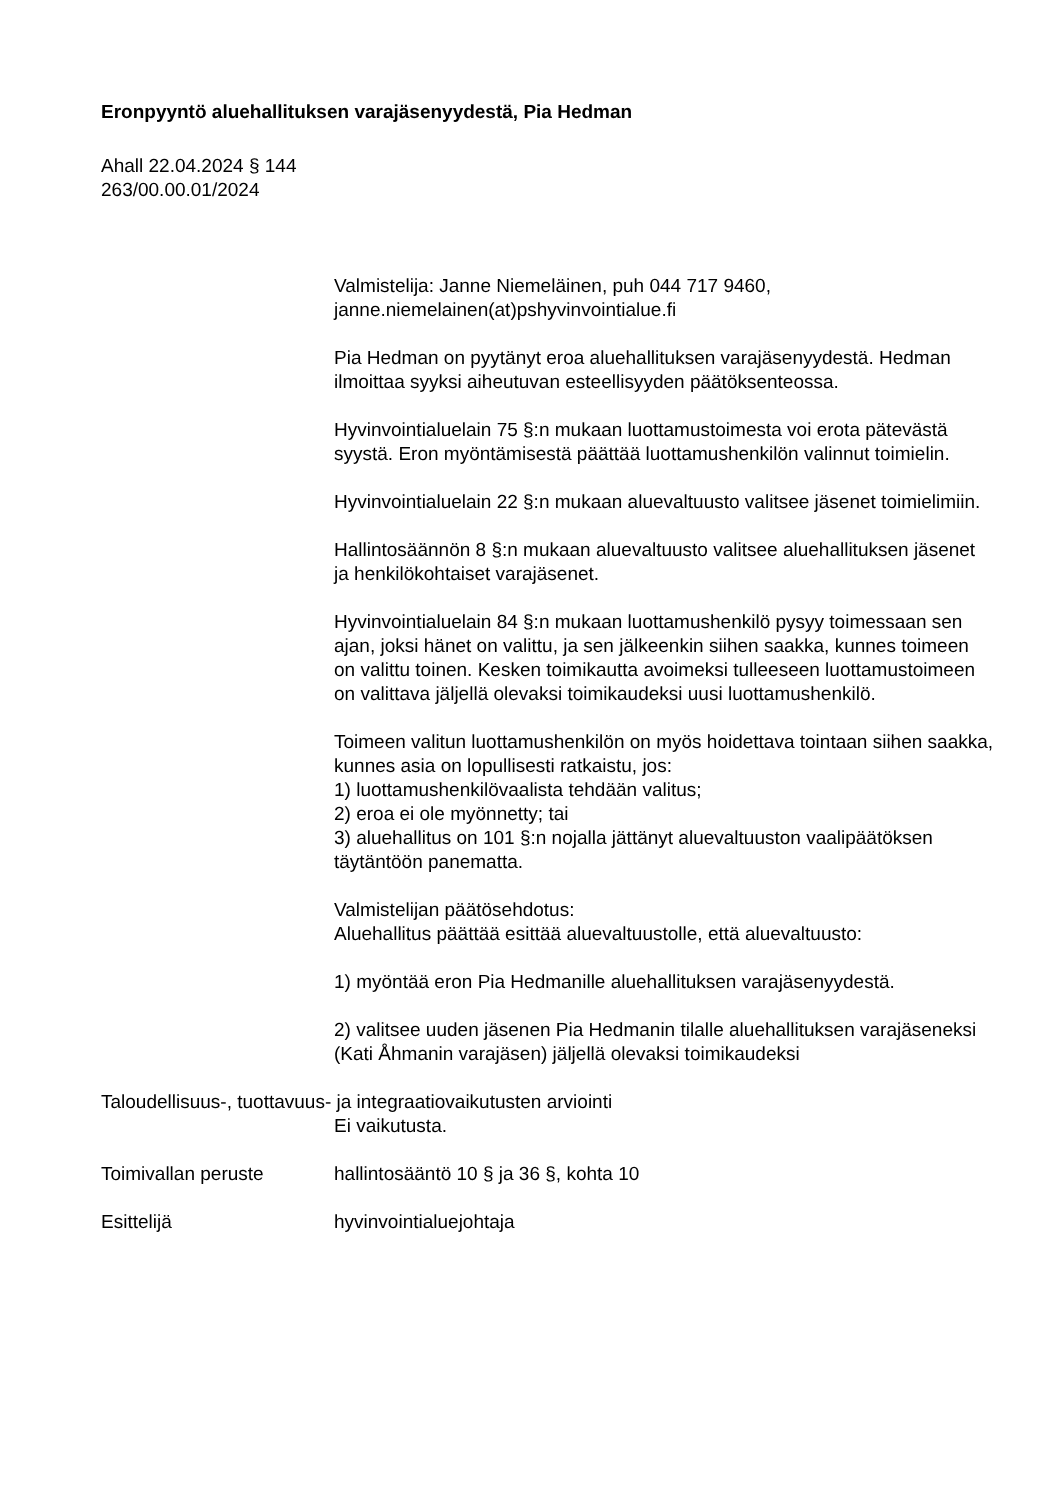Eronpyyntö aluehallituksen varajäsenyydestä, Pia Hedman
Ahall 22.04.2024 § 144
263/00.00.01/2024
Valmistelija: Janne Niemeläinen, puh 044 717 9460, janne.niemelainen(at)pshyvinvointialue.fi
Pia Hedman on pyytänyt eroa aluehallituksen varajäsenyydestä. Hedman ilmoittaa syyksi aiheutuvan esteellisyyden päätöksenteossa.
Hyvinvointialuelain 75 §:n mukaan luottamustoimesta voi erota pätevästä syystä. Eron myöntämisestä päättää luottamushenkilön valinnut toimielin.
Hyvinvointialuelain 22 §:n mukaan aluevaltuusto valitsee jäsenet toimielimiin.
Hallintosäännön 8 §:n mukaan aluevaltuusto valitsee aluehallituksen jäsenet ja henkilökohtaiset varajäsenet.
Hyvinvointialuelain 84 §:n mukaan luottamushenkilö pysyy toimessaan sen ajan, joksi hänet on valittu, ja sen jälkeenkin siihen saakka, kunnes toimeen on valittu toinen. Kesken toimikautta avoimeksi tulleeseen luottamustoimeen on valittava jäljellä olevaksi toimikaudeksi uusi luottamushenkilö.
Toimeen valitun luottamushenkilön on myös hoidettava tointaan siihen saakka, kunnes asia on lopullisesti ratkaistu, jos:
1) luottamushenkilövaalista tehdään valitus;
2) eroa ei ole myönnetty; tai
3) aluehallitus on 101 §:n nojalla jättänyt aluevaltuuston vaalipäätöksen täytäntöön panematta.
Valmistelijan päätösehdotus:
Aluehallitus päättää esittää aluevaltuustolle, että aluevaltuusto:
1) myöntää eron Pia Hedmanille aluehallituksen varajäsenyydestä.
2) valitsee uuden jäsenen Pia Hedmanin tilalle aluehallituksen varajäseneksi (Kati Åhmanin varajäsen) jäljellä olevaksi toimikaudeksi
Taloudellisuus-, tuottavuus- ja integraatiovaikutusten arviointi
Ei vaikutusta.
Toimivallan peruste hallintosääntö 10 § ja 36 §, kohta 10
Esittelijä hyvinvointialuejohtaja